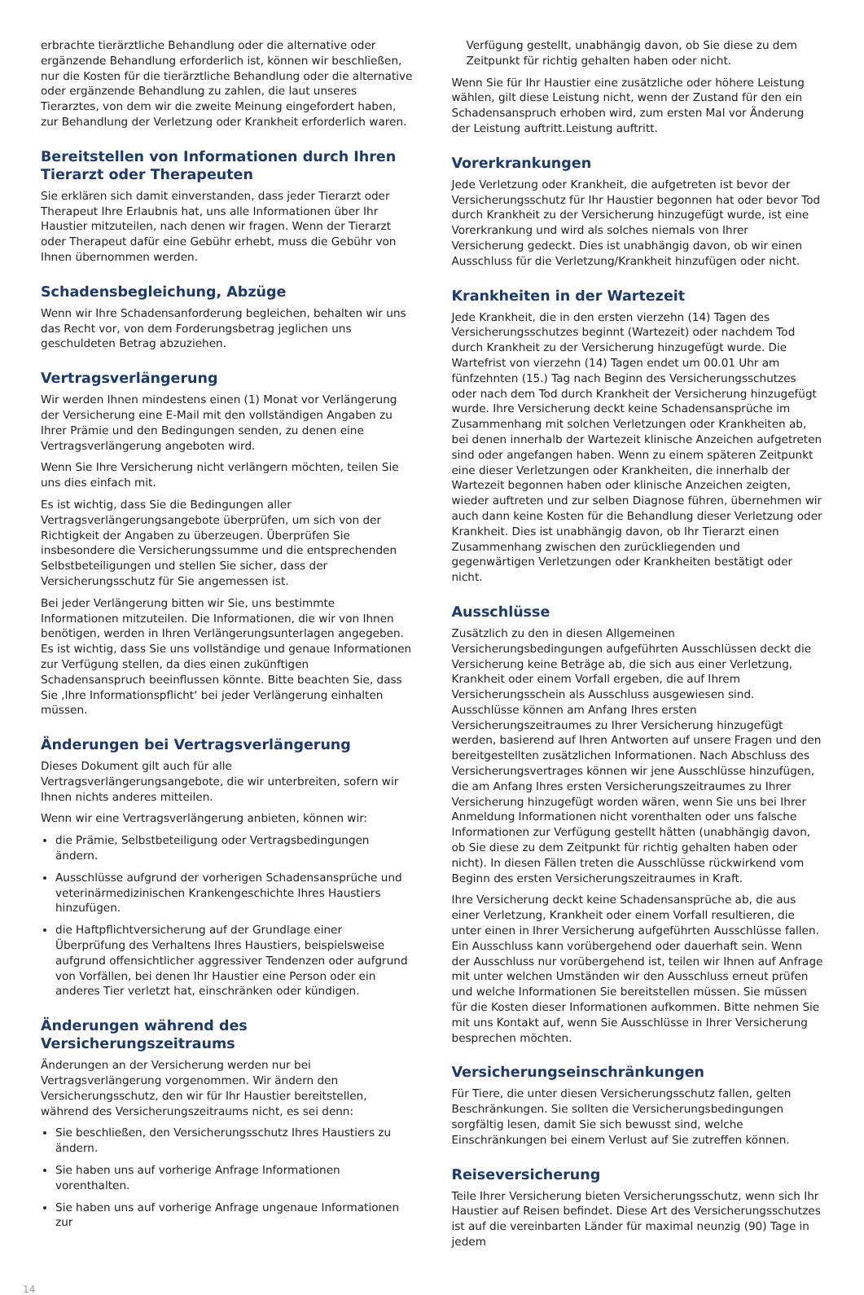erbrachte tierärztliche Behandlung oder die alternative oder ergänzende Behandlung erforderlich ist, können wir beschließen, nur die Kosten für die tierärztliche Behandlung oder die alternative oder ergänzende Behandlung zu zahlen, die laut unseres Tierarztes, von dem wir die zweite Meinung eingefordert haben, zur Behandlung der Verletzung oder Krankheit erforderlich waren.
Bereitstellen von Informationen durch Ihren Tierarzt oder Therapeuten
Sie erklären sich damit einverstanden, dass jeder Tierarzt oder Therapeut Ihre Erlaubnis hat, uns alle Informationen über Ihr Haustier mitzuteilen, nach denen wir fragen. Wenn der Tierarzt oder Therapeut dafür eine Gebühr erhebt, muss die Gebühr von Ihnen übernommen werden.
Schadensbegleichung, Abzüge
Wenn wir Ihre Schadensanforderung begleichen, behalten wir uns das Recht vor, von dem Forderungsbetrag jeglichen uns geschuldeten Betrag abzuziehen.
Vertragsverlängerung
Wir werden Ihnen mindestens einen (1) Monat vor Verlängerung der Versicherung eine E-Mail mit den vollständigen Angaben zu Ihrer Prämie und den Bedingungen senden, zu denen eine Vertragsverlängerung angeboten wird.
Wenn Sie Ihre Versicherung nicht verlängern möchten, teilen Sie uns dies einfach mit.
Es ist wichtig, dass Sie die Bedingungen aller Vertragsverlängerungsangebote überprüfen, um sich von der Richtigkeit der Angaben zu überzeugen. Überprüfen Sie insbesondere die Versicherungssumme und die entsprechenden Selbstbeteiligungen und stellen Sie sicher, dass der Versicherungsschutz für Sie angemessen ist.
Bei jeder Verlängerung bitten wir Sie, uns bestimmte Informationen mitzuteilen. Die Informationen, die wir von Ihnen benötigen, werden in Ihren Verlängerungsunterlagen angegeben. Es ist wichtig, dass Sie uns vollständige und genaue Informationen zur Verfügung stellen, da dies einen zukünftigen Schadensanspruch beeinflussen könnte. Bitte beachten Sie, dass Sie ‚Ihre Informationspflicht‘ bei jeder Verlängerung einhalten müssen.
Änderungen bei Vertragsverlängerung
Dieses Dokument gilt auch für alle Vertragsverlängerungsangebote, die wir unterbreiten, sofern wir Ihnen nichts anderes mitteilen.
Wenn wir eine Vertragsverlängerung anbieten, können wir:
die Prämie, Selbstbeteiligung oder Vertragsbedingungen ändern.
Ausschlüsse aufgrund der vorherigen Schadensansprüche und veterinärmedizinischen Krankengeschichte Ihres Haustiers hinzufügen.
die Haftpflichtversicherung auf der Grundlage einer Überprüfung des Verhaltens Ihres Haustiers, beispielsweise aufgrund offensichtlicher aggressiver Tendenzen oder aufgrund von Vorfällen, bei denen Ihr Haustier eine Person oder ein anderes Tier verletzt hat, einschränken oder kündigen.
Änderungen während des Versicherungszeitraums
Änderungen an der Versicherung werden nur bei Vertragsverlängerung vorgenommen. Wir ändern den Versicherungsschutz, den wir für Ihr Haustier bereitstellen, während des Versicherungszeitraums nicht, es sei denn:
Sie beschließen, den Versicherungsschutz Ihres Haustiers zu ändern.
Sie haben uns auf vorherige Anfrage Informationen vorenthalten.
Sie haben uns auf vorherige Anfrage ungenaue Informationen zur
Verfügung gestellt, unabhängig davon, ob Sie diese zu dem Zeitpunkt für richtig gehalten haben oder nicht.
Wenn Sie für Ihr Haustier eine zusätzliche oder höhere Leistung wählen, gilt diese Leistung nicht, wenn der Zustand für den ein Schadensanspruch erhoben wird, zum ersten Mal vor Änderung der Leistung auftritt.Leistung auftritt.
Vorerkrankungen
Jede Verletzung oder Krankheit, die aufgetreten ist bevor der Versicherungsschutz für Ihr Haustier begonnen hat oder bevor Tod durch Krankheit zu der Versicherung hinzugefügt wurde, ist eine Vorerkrankung und wird als solches niemals von Ihrer Versicherung gedeckt. Dies ist unabhängig davon, ob wir einen Ausschluss für die Verletzung/Krankheit hinzufügen oder nicht.
Krankheiten in der Wartezeit
Jede Krankheit, die in den ersten vierzehn (14) Tagen des Versicherungsschutzes beginnt (Wartezeit) oder nachdem Tod durch Krankheit zu der Versicherung hinzugefügt wurde. Die Wartefrist von vierzehn (14) Tagen endet um 00.01 Uhr am fünfzehnten (15.) Tag nach Beginn des Versicherungsschutzes oder nach dem Tod durch Krankheit der Versicherung hinzugefügt wurde. Ihre Versicherung deckt keine Schadensansprüche im Zusammenhang mit solchen Verletzungen oder Krankheiten ab, bei denen innerhalb der Wartezeit klinische Anzeichen aufgetreten sind oder angefangen haben. Wenn zu einem späteren Zeitpunkt eine dieser Verletzungen oder Krankheiten, die innerhalb der Wartezeit begonnen haben oder klinische Anzeichen zeigten, wieder auftreten und zur selben Diagnose führen, übernehmen wir auch dann keine Kosten für die Behandlung dieser Verletzung oder Krankheit. Dies ist unabhängig davon, ob Ihr Tierarzt einen Zusammenhang zwischen den zurückliegenden und gegenwärtigen Verletzungen oder Krankheiten bestätigt oder nicht.
Ausschlüsse
Zusätzlich zu den in diesen Allgemeinen Versicherungsbedingungen aufgeführten Ausschlüssen deckt die Versicherung keine Beträge ab, die sich aus einer Verletzung, Krankheit oder einem Vorfall ergeben, die auf Ihrem Versicherungsschein als Ausschluss ausgewiesen sind. Ausschlüsse können am Anfang Ihres ersten Versicherungszeitraumes zu Ihrer Versicherung hinzugefügt werden, basierend auf Ihren Antworten auf unsere Fragen und den bereitgestellten zusätzlichen Informationen. Nach Abschluss des Versicherungsvertrages können wir jene Ausschlüsse hinzufügen, die am Anfang Ihres ersten Versicherungszeitraumes zu Ihrer Versicherung hinzugefügt worden wären, wenn Sie uns bei Ihrer Anmeldung Informationen nicht vorenthalten oder uns falsche Informationen zur Verfügung gestellt hätten (unabhängig davon, ob Sie diese zu dem Zeitpunkt für richtig gehalten haben oder nicht). In diesen Fällen treten die Ausschlüsse rückwirkend vom Beginn des ersten Versicherungszeitraumes in Kraft.
Ihre Versicherung deckt keine Schadensansprüche ab, die aus einer Verletzung, Krankheit oder einem Vorfall resultieren, die unter einen in Ihrer Versicherung aufgeführten Ausschlüsse fallen. Ein Ausschluss kann vorübergehend oder dauerhaft sein. Wenn der Ausschluss nur vorübergehend ist, teilen wir Ihnen auf Anfrage mit unter welchen Umständen wir den Ausschluss erneut prüfen und welche Informationen Sie bereitstellen müssen. Sie müssen für die Kosten dieser Informationen aufkommen. Bitte nehmen Sie mit uns Kontakt auf, wenn Sie Ausschlüsse in Ihrer Versicherung besprechen möchten.
Versicherungseinschränkungen
Für Tiere, die unter diesen Versicherungsschutz fallen, gelten Beschränkungen. Sie sollten die Versicherungsbedingungen sorgfältig lesen, damit Sie sich bewusst sind, welche Einschränkungen bei einem Verlust auf Sie zutreffen können.
Reiseversicherung
Teile Ihrer Versicherung bieten Versicherungsschutz, wenn sich Ihr Haustier auf Reisen befindet. Diese Art des Versicherungsschutzes ist auf die vereinbarten Länder für maximal neunzig (90) Tage in jedem
14